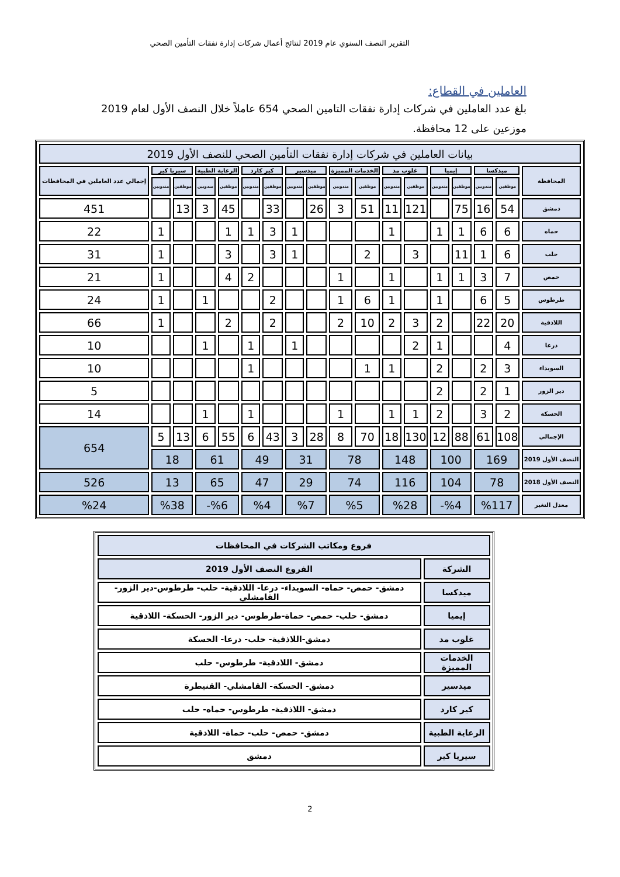التقرير النصف السنوي عام 2019 لنتائج أعمال شركات إدارة نفقات التأمين الصحي
العاملين في القطاع:
بلغ عدد العاملين في شركات إدارة نفقات التامين الصحي 654 عاملاً خلال النصف الأول لعام 2019 موزعين على 12 محافظة.
| بيانات العاملين في شركات إدارة نفقات التأمين الصحي للنصف الأول 2019 | | | | | | | | | | | | | | | | | |
| --- | --- | --- | --- | --- | --- | --- | --- | --- | --- | --- | --- | --- | --- | --- | --- | --- | --- |
| المحافظة | ميدكسا | | إيميا | | غلوب مد | | الخدمات المميزة | | ميدسير | | كير كارد | | الرعاية الطبية | | سيريا كير | | إجمالي عدد العاملين في المحافظات |
| | موظفين | مندوبين | موظفين | مندوبين | موظفين | مندوبين | موظفين | مندوبين | موظفين | مندوبين | موظفين | مندوبين | موظفين | مندوبين | موظفين | مندوبين | |
| دمشق | 54 | 16 | 75 | | 121 | 11 | 51 | 3 | 26 | | 33 | | 45 | 3 | 13 | | 451 |
| حماه | 6 | 6 | 1 | 1 | | 1 | | | | 1 | 3 | 1 | 1 | | | 1 | 22 |
| حلب | 6 | 1 | 11 | | 3 | | 2 | | | 1 | 3 | | 3 | | | 1 | 31 |
| حمص | 7 | 3 | 1 | 1 | | 1 | | 1 | | | | 2 | 4 | | | 1 | 21 |
| طرطوس | 5 | 6 | | 1 | | 1 | 6 | 1 | | | 2 | | | 1 | | 1 | 24 |
| اللاذقية | 20 | 22 | | 2 | 3 | 2 | 10 | 2 | | | 2 | | 2 | | | 1 | 66 |
| درعا | 4 | | | 1 | 2 | | | | | 1 | | 1 | | 1 | | | 10 |
| السويداء | 3 | 2 | | 2 | | 1 | 1 | | | | | 1 | | | | | 10 |
| دير الزور | 1 | 2 | | 2 | | | | | | | | | | | | | 5 |
| الحسكة | 2 | 3 | | 2 | 1 | 1 | | 1 | | | | 1 | | 1 | | | 14 |
| الإجمالي | 108 | 61 | 88 | 12 | 130 | 18 | 70 | 8 | 28 | 3 | 43 | 6 | 55 | 6 | 13 | 5 | 654 |
| النصف الأول 2019 | 169 | | 100 | | 148 | | 78 | | 31 | | 49 | | 61 | | 18 | | |
| النصف الأول 2018 | 78 | | 104 | | 116 | | 74 | | 29 | | 47 | | 65 | | 13 | | 526 |
| معدل التغير | %117 | | %4- | | %28 | | %5 | | %7 | | %4 | | %6- | | %38 | | %24 |
| فروع ومكاتب الشركات في المحافظات | |
| --- | --- |
| الشركة | الفروع النصف الأول 2019 |
| ميدكسا | دمشق- حمص- حماه- السويداء- درعا- اللاذقية- حلب- طرطوس-دير الزور- القامشلي |
| إيميا | دمشق- حلب- حمص- حماة-طرطوس- دير الزور- الحسكة- اللاذقية |
| غلوب مد | دمشق-اللاذقية- حلب- درعا- الحسكة |
| الخدمات المميزة | دمشق- اللاذقية- طرطوس- حلب |
| ميدسير | دمشق- الحسكة- القامشلي- القنيطرة |
| كير كارد | دمشق- اللاذقية- طرطوس- حماه- حلب |
| الرعاية الطبية | دمشق- حمص- حلب- حماة- اللاذقية |
| سيريا كير | دمشق |
2